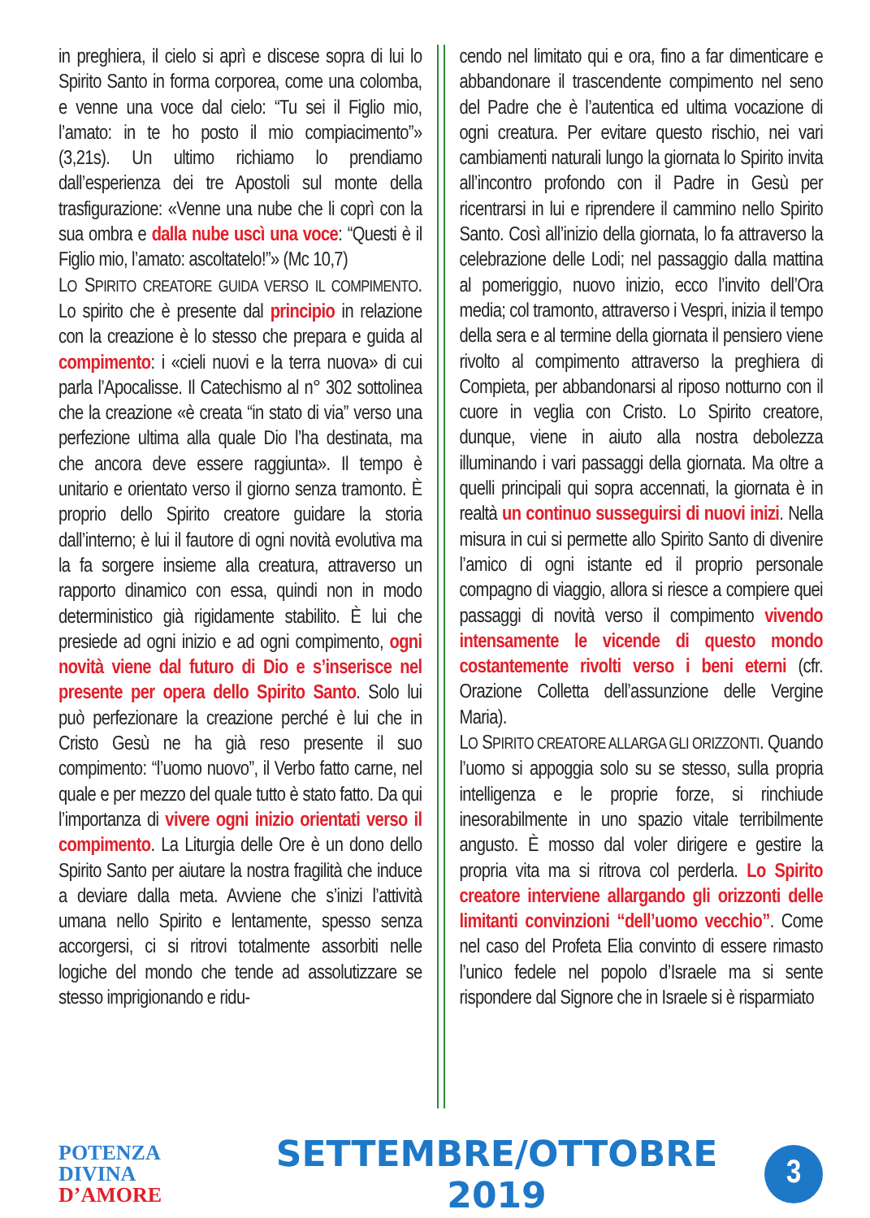in preghiera, il cielo si aprì e discese sopra di lui lo Spirito Santo in forma corporea, come una colomba, e venne una voce dal cielo: “Tu sei il Figlio mio, l’amato: in te ho posto il mio compiacimento”» (3,21s). Un ultimo richiamo lo prendiamo dall’esperienza dei tre Apostoli sul monte della trasfigurazione: «Venne una nube che li coprì con la sua ombra e dalla nube uscì una voce: “Questi è il Figlio mio, l’amato: ascoltatelo!”» (Mc 10,7)
LO SPIRITO CREATORE GUIDA VERSO IL COMPIMENTO. Lo spirito che è presente dal principio in relazione con la creazione è lo stesso che prepara e guida al compimento: i «cieli nuovi e la terra nuova» di cui parla l’Apocalisse. Il Catechismo al n° 302 sottolinea che la creazione «è creata “in stato di via” verso una perfezione ultima alla quale Dio l’ha destinata, ma che ancora deve essere raggiunta». Il tempo è unitario e orientato verso il giorno senza tramonto. È proprio dello Spirito creatore guidare la storia dall’interno; è lui il fautore di ogni novità evolutiva ma la fa sorgere insieme alla creatura, attraverso un rapporto dinamico con essa, quindi non in modo deterministico già rigidamente stabilito. È lui che presiede ad ogni inizio e ad ogni compimento, ogni novità viene dal futuro di Dio e s’inserisce nel presente per opera dello Spirito Santo. Solo lui può perfezionare la creazione perché è lui che in Cristo Gesù ne ha già reso presente il suo compimento: “l’uomo nuovo”, il Verbo fatto carne, nel quale e per mezzo del quale tutto è stato fatto. Da qui l’importanza di vivere ogni inizio orientati verso il compimento. La Liturgia delle Ore è un dono dello Spirito Santo per aiutare la nostra fragilità che induce a deviare dalla meta. Avviene che s’inizi l’attività umana nello Spirito e lentamente, spesso senza accorgersi, ci si ritrovi totalmente assorbiti nelle logiche del mondo che tende ad assolutizzare se stesso imprigionando e ridu-
cendo nel limitato qui e ora, fino a far dimenticare e abbandonare il trascendente compimento nel seno del Padre che è l’autentica ed ultima vocazione di ogni creatura. Per evitare questo rischio, nei vari cambiamenti naturali lungo la giornata lo Spirito invita all’incontro profondo con il Padre in Gesù per ricentrarsi in lui e riprendere il cammino nello Spirito Santo. Così all’inizio della giornata, lo fa attraverso la celebrazione delle Lodi; nel passaggio dalla mattina al pomeriggio, nuovo inizio, ecco l’invito dell’Ora media; col tramonto, attraverso i Vespri, inizia il tempo della sera e al termine della giornata il pensiero viene rivolto al compimento attraverso la preghiera di Compieta, per abbandonarsi al riposo notturno con il cuore in veglia con Cristo. Lo Spirito creatore, dunque, viene in aiuto alla nostra debolezza illuminando i vari passaggi della giornata. Ma oltre a quelli principali qui sopra accennati, la giornata è in realtà un continuo susseguirsi di nuovi inizi. Nella misura in cui si permette allo Spirito Santo di divenire l’amico di ogni istante ed il proprio personale compagno di viaggio, allora si riesce a compiere quei passaggi di novità verso il compimento vivendo intensamente le vicende di questo mondo costantemente rivolti verso i beni eterni (cfr. Orazione Colletta dell’assunzione delle Vergine Maria).
LO SPIRITO CREATORE ALLARGA GLI ORIZZONTI. Quando l’uomo si appoggia solo su se stesso, sulla propria intelligenza e le proprie forze, si rinchiude inesorabilmente in uno spazio vitale terribilmente angusto. È mosso dal voler dirigere e gestire la propria vita ma si ritrova col perderla. Lo Spirito creatore interviene allargando gli orizzonti delle limitanti convinzioni “dell’uomo vecchio”. Come nel caso del Profeta Elia convinto di essere rimasto l’unico fedele nel popolo d’Israele ma si sente rispondere dal Signore che in Israele si è risparmiato
POTENZA DIVINA
D’AMORE
SETTEMBRE/OTTOBRE 2019
3